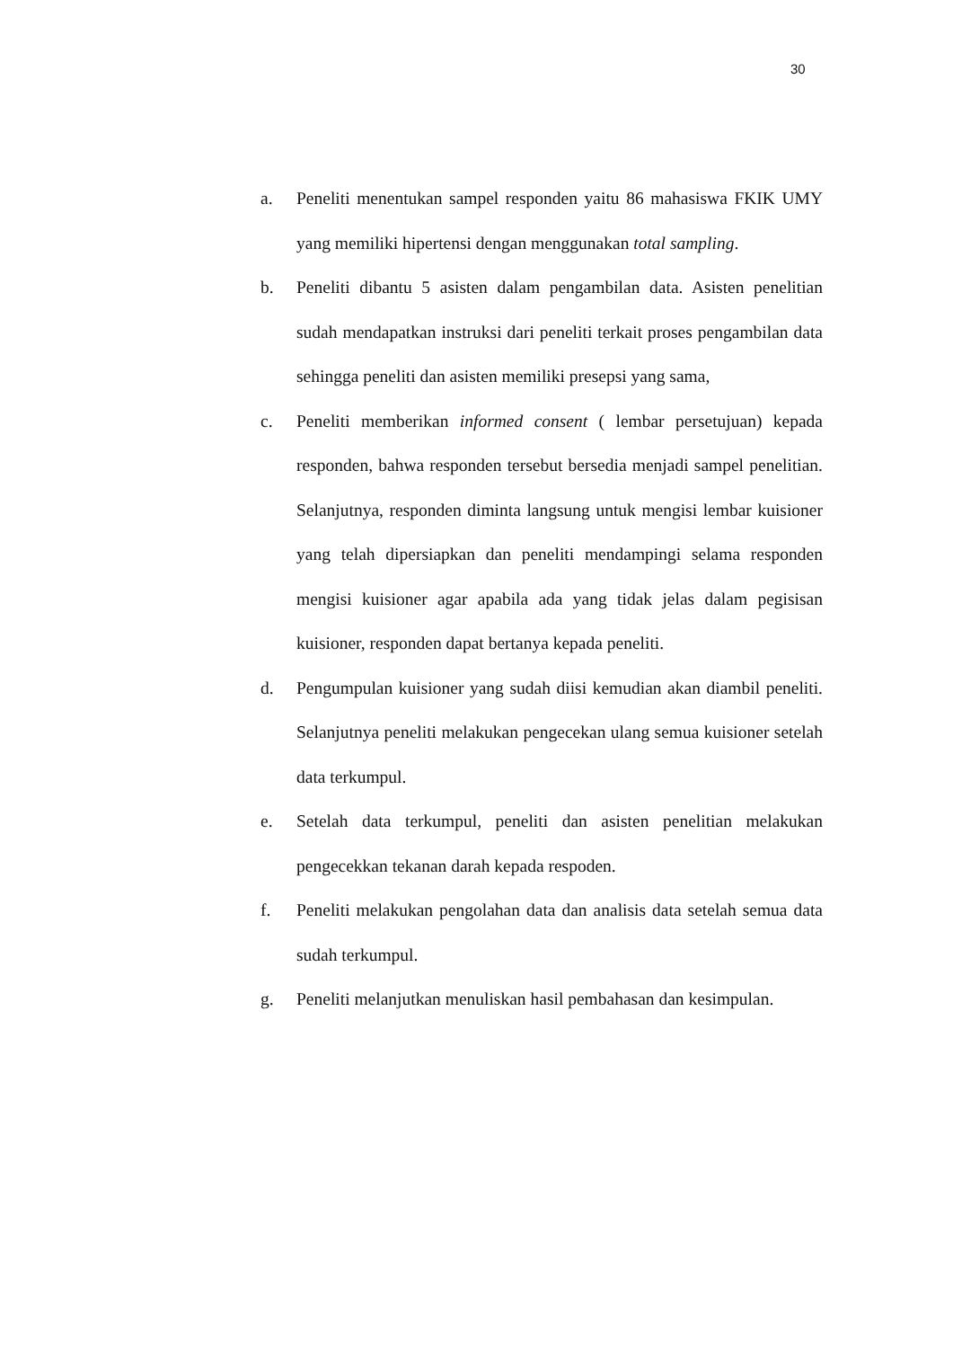30
a. Peneliti menentukan sampel responden yaitu 86 mahasiswa FKIK UMY yang memiliki hipertensi dengan menggunakan total sampling.
b. Peneliti dibantu 5 asisten dalam pengambilan data. Asisten penelitian sudah mendapatkan instruksi dari peneliti terkait proses pengambilan data sehingga peneliti dan asisten memiliki presepsi yang sama,
c. Peneliti memberikan informed consent ( lembar persetujuan) kepada responden, bahwa responden tersebut bersedia menjadi sampel penelitian. Selanjutnya, responden diminta langsung untuk mengisi lembar kuisioner yang telah dipersiapkan dan peneliti mendampingi selama responden mengisi kuisioner agar apabila ada yang tidak jelas dalam pegisisan kuisioner, responden dapat bertanya kepada peneliti.
d. Pengumpulan kuisioner yang sudah diisi kemudian akan diambil peneliti. Selanjutnya peneliti melakukan pengecekan ulang semua kuisioner setelah data terkumpul.
e. Setelah data terkumpul, peneliti dan asisten penelitian melakukan pengecekkan tekanan darah kepada respoden.
f. Peneliti melakukan pengolahan data dan analisis data setelah semua data sudah terkumpul.
g. Peneliti melanjutkan menuliskan hasil pembahasan dan kesimpulan.